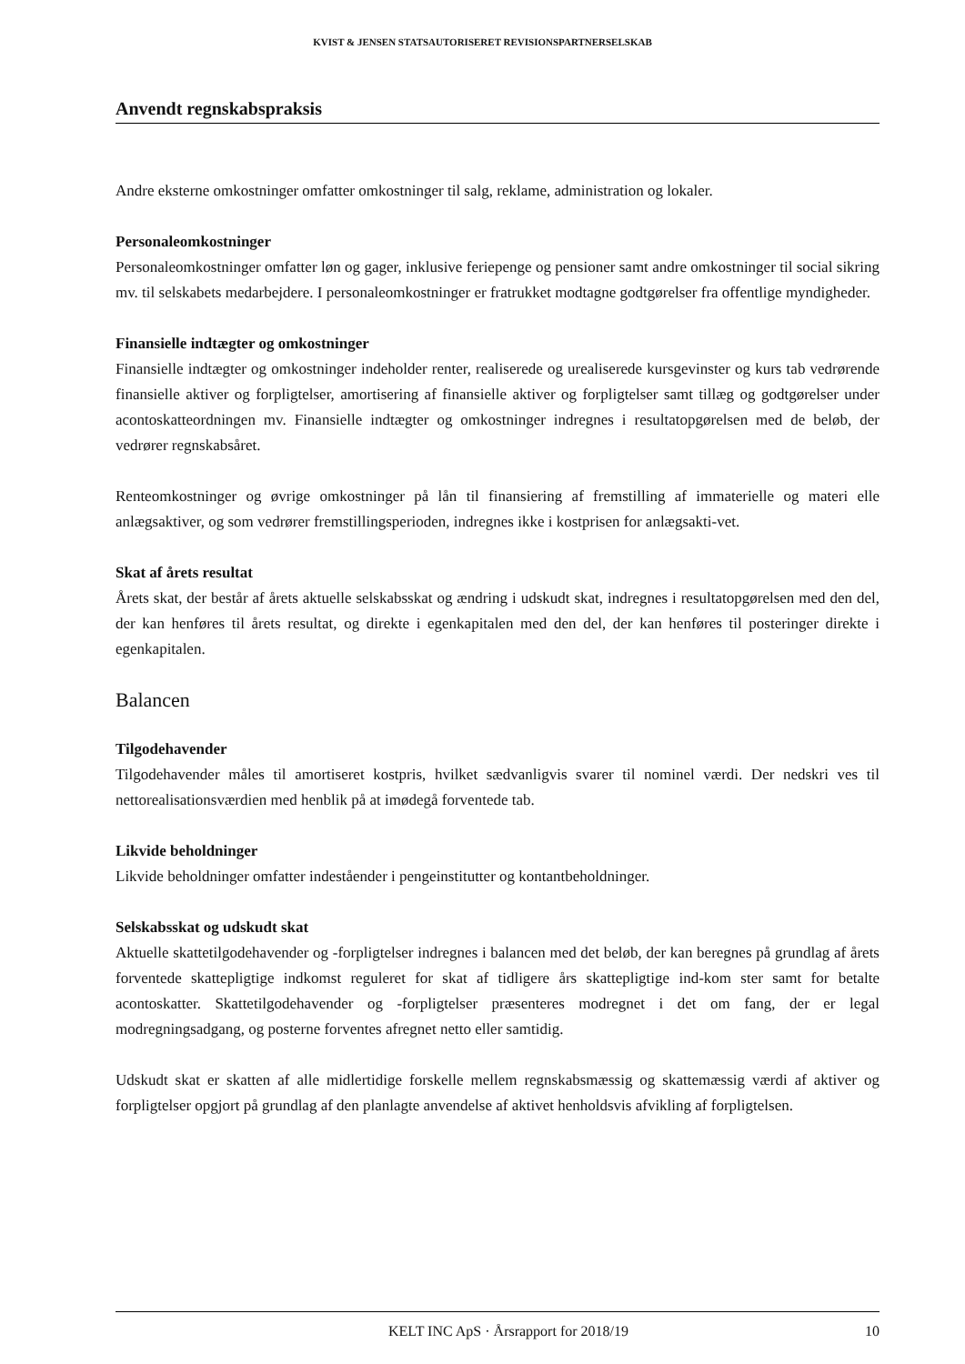KVIST & JENSEN STATSAUTORISERET REVISIONSPARTNERSELSKAB
Anvendt regnskabspraksis
Andre eksterne omkostninger omfatter omkostninger til salg, reklame, administration og lokaler.
Personaleomkostninger
Personaleomkostninger omfatter løn og gager, inklusive feriepenge og pensioner samt andre omkostninger til social sikring mv. til selskabets medarbejdere. I personaleomkostninger er fratrukket modtagne godtgørelser fra offentlige myndigheder.
Finansielle indtægter og omkostninger
Finansielle indtægter og omkostninger indeholder renter, realiserede og urealiserede kursgevinster og kurs tab vedrørende finansielle aktiver og forpligtelser, amortisering af finansielle aktiver og forpligtelser samt tillæg og godtgørelser under acontoskatteordningen mv. Finansielle indtægter og omkostninger indregnes i resultatopgørelsen med de beløb, der vedrører regnskabsåret.
Renteomkostninger og øvrige omkostninger på lån til finansiering af fremstilling af immaterielle og materi elle anlægsaktiver, og som vedrører fremstillingsperioden, indregnes ikke i kostprisen for anlægsakti-vet.
Skat af årets resultat
Årets skat, der består af årets aktuelle selskabsskat og ændring i udskudt skat, indregnes i resultatopgørelsen med den del, der kan henføres til årets resultat, og direkte i egenkapitalen med den del, der kan henføres til posteringer direkte i egenkapitalen.
Balancen
Tilgodehavender
Tilgodehavender måles til amortiseret kostpris, hvilket sædvanligvis svarer til nominel værdi. Der nedskri ves til nettorealisationsværdien med henblik på at imødegå forventede tab.
Likvide beholdninger
Likvide beholdninger omfatter indeståender i pengeinstitutter og kontantbeholdninger.
Selskabsskat og udskudt skat
Aktuelle skattetilgodehavender og -forpligtelser indregnes i balancen med det beløb, der kan beregnes på grundlag af årets forventede skattepligtige indkomst reguleret for skat af tidligere års skattepligtige ind-kom ster samt for betalte acontoskatter. Skattetilgodehavender og -forpligtelser præsenteres modregnet i det om fang, der er legal modregningsadgang, og posterne forventes afregnet netto eller samtidig.
Udskudt skat er skatten af alle midlertidige forskelle mellem regnskabsmæssig og skattemæssig værdi af aktiver og forpligtelser opgjort på grundlag af den planlagte anvendelse af aktivet henholdsvis afvikling af forpligtelsen.
KELT INC ApS · Årsrapport for 2018/19 10